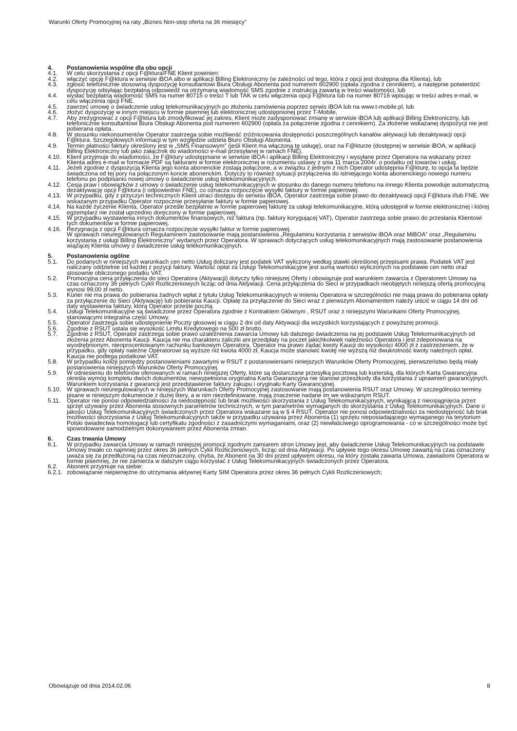Warunki Oferty Promocyjnej na raty „Biznes Non-stop oferta na 36 miesięcy”
4. Postanowienia wspólne dla obu opcji
4.1. W celu skorzystania z opcji F@ktura/FNE Klient powinien:
4.2. włączyć opcję F@ktura w serwisie iBOA albo w aplikacji Billing Elektroniczny (w zależności od tego, która z opcji jest dostępna dla Klienta), lub
4.3. zgłosić telefonicznie stosowną dyspozycję konsultantowi Biura Obsługi Abonenta pod numerem 602900 (opłata zgodna z cennikiem), a następnie potwierdzić dyspozycję odsyłając bezpłatną odpowiedź na otrzymaną wiadomość SMS zgodnie z instrukcją zawartą w treści wiadomości, lub
4.4. wysłać bezpłatną wiadomość SMS na numer 80715 o treści T lub TAK w celu włączenia opcji F@ktura lub na numer 80716 wpisując w treści adres e-mail, w celu włączenia opcji FNE.
4.5. zawrzeć umowę o świadczenie usług telekomunikacyjnych po złożeniu zamówienia poprzez serwis iBOA lub na www.t-mobile.pl, lub
4.6. złożyć dyspozycję w innym miejscu w formie pisemnej lub elektronicznej udostępnionej przez T-Mobile,
4.7. Aby zrezygnować z opcji F@ktura lub zmodyfikować jej zakres, Klient może zadysponować zmianę w serwisie iBOA lub aplikacji Billing Elektroniczny, lub telefonicznie konsultantowi Biura Obsługi Abonenta pod numerem 602900 (opłata za połączenie zgodna z cennikiem). Za złożenie wskazanej dyspozycji nie jest pobierana opłata..
4.8. W stosunku niekonsumentów Operator zastrzega sobie możliwość zróżnicowania dostępności poszczególnych kanałów aktywacji lub dezaktywacji opcji F@ktura. Szczegółowych informacji w tym względzie udziela Biuro Obsługi Abonenta.
4.9. Termin płatności faktury określony jest w „SMS Finansowym” (jeśli Klient ma włączoną tę usługę), oraz na F@kturze (dostępnej w serwisie iBOA, w aplikacji Billing Elektroniczny lub jako załącznik do wiadomości e-mail przesyłanej w ramach FNE).
4.10. Klient przyjmuje do wiadomości, że F@ktury udostępniane w serwisie iBOA i aplikacji Billing Elektroniczny i wysyłane przez Operatora na wskazany przez Klienta adres e-mail w formacie PDF są fakturami w formie elektronicznej w rozumieniu ustawy z snia 11 marca 2004r. o podatku od towarów i usług.
4.11. Jeżeli zgodnie z dyspozycją Klienta jego konta abonenckie zostają połączone, a w związku z jednym z nich Operator udostępnia F@kturę, to opcja ta będzie świadczona od tej pory na połączonym koncie abonenckim. Dotyczy to również sytuacji przyłączenia do istniejącego konta abonenckiego nowego numeru telefonu po podpisaniu nowej umowy o świadczenie usług telekomunikacyjnych.
4.12. Cesja praw i obowiązków z umowy o świadczenie usług telekomunikacyjnych w stosunku do danego numeru telefonu na innego Klienta powoduje automatyczną dezaktywację opcji F@ktura (i odpowiednio FNE), co oznacza rozpoczęcie wysyłki faktury w formie papierowej.
4.13. W przypadku, gdy z przyczyn technicznych Klient utraci dostępu do serwisu iBOA, Operator zastrzega sobie prawo do dezaktywacji opcji F@ktura i/lub FNE. We wskazanym przypadku Operator rozpocznie przesyłanie faktury w formie papierowej.
4.14. Na każde życzenie Klienta, Operator prześle bezpłatnie w formie papierowej fakturę za usługi telekomunikacyjne, którą udostępnił w formie elektronicznej i której egzemplarz nie został uprzednio doręczony w formie papierowej.
4.15. W przypadku wystawienia innych dokumentów finansowych, niż faktura (np. faktury korygującej VAT), Operator zastrzega sobie prawo do przesłania Klientowi tych dokumentów w formie papierowej.
4.16. Rezygnacja z opcji F@ktura oznacza rozpoczęcie wysyłki faktur w formie papierowej.
W sprawach nieuregulowanych Regulaminem zastosowanie mają postanowienia „Regulaminu korzystania z serwisów iBOA oraz MiBOA” oraz „Regulaminu korzystania z usługi Billing Elektroniczny” wydanych przez Operatora. W sprawach dotyczących usług telekomunikacyjnych mają zastosowanie postanowienia wiążącej Klienta umowy o świadczenie usług telekomunikacyjnych.
5. Postanowienia ogólne
5.1. Do podanych w niniejszych warunkach cen netto Usług doliczany jest podatek VAT wyliczony według stawki określonej przepisami prawa. Podatek VAT jest naliczany oddzielnie od każdej z pozycji faktury. Wartość opłat za Usługi Telekomunikacyjne jest sumą wartości wyliczonych na podstawie cen netto oraz stosownie obliczonego podatku VAT.
5.2. Promocyjna cena przyłączenia do sieci Operatora (Aktywacji) dotyczy tylko niniejszej Oferty i obowiązuje pod warunkiem zawarcia z Operatorem Umowy na czas oznaczony 36 pełnych Cykli Rozliczeniowych licząc od dnia Aktywacji. Cena przyłączenia do Sieci w przypadkach nieobjętych niniejszą ofertą promocyjną wynosi 99,00 zł netto.
5.3. Kurier nie ma prawa do pobierania żadnych wpłat z tytułu Usług Telekomunikacyjnych w imieniu Operatora w szczególności nie mają prawa do pobierania opłaty za przyłączenie do Sieci (Aktywację) lub pobierania Kaucji. Opłatę za przyłączenie do Sieci wraz z pierwszym Abonamentem należy uiścić w ciągu 14 dni od daty wystawienia faktury, którą Operator prześle pocztą.
5.4. Usługi Telekomunikacyjne są świadczone przez Operatora zgodnie z Kontraktem Głównym , RSUT oraz z niniejszymi Warunkami Oferty Promocyjnej, stanowiącymi integralna część Umowy.
5.5. Operator zastrzega sobie udostępnienie Poczty głosowej w ciągu 2 dni od daty Aktywacji dla wszystkich korzystających z powyższej promocji.
5.6. Zgodnie z RSUT ustala się wysokość Limitu Kredytowego na 500 zł brutto.
5.7. Zgodnie z RSUT, Operator zastrzega sobie prawo uzależnienia zawarcia Umowy lub dalszego świadczenia na jej podstawie Usług Telekomunikacyjnych od złożenia przez Abonenta Kaucji. Kaucja nie ma charakteru zaliczki ani przedpłaty na poczet jakichkolwiek należności Operatora i jest zdeponowana na wyodrębnionym, nieoprocentowanym rachunku bankowym Operatora. Operator ma prawo żądać kwoty Kaucji do wysokości 4000 zł z zastrzeżeniem, że w przypadku, gdy opłaty należne Operatorowi są wyższe niż kwota 4000 zł, Kaucja może stanowić kwotę nie wyższą niż dwukrotność kwoty należnych opłat. Kaucja nie podlega podatkowi VAT.
5.8. W przypadku kolizji pomiędzy postanowieniami zawartymi w RSUT z postanowieniami niniejszych Warunków Oferty Promocyjnej, pierwszeństwo będą miały postanowienia niniejszych Warunków Oferty Promocyjnej.
5.9. W odniesieniu do telefonów oferowanych w ramach niniejszej Oferty, które są dostarczane przesyłką pocztową lub kurierską, dla których Karta Gwarancyjna określa wymóg kompletu dwóch dokumentów, niewypełniona oryginalna Karta Gwarancyjna nie stanowi przeszkody dla korzystania z uprawnień gwarancyjnych. Warunkiem korzystania z gwarancji jest przedstawienie faktury zakupu i oryginału Karty Gwarancyjnej.
5.10. W sprawach nieuregulowanych w niniejszych Warunkach Oferty Promocyjnej zastosowanie mają postanowienia RSUT oraz Umowy. W szczególności terminy pisane w niniejszym dokumencie z dużej litery, a w nim niezdefiniowane, mają znaczenie nadane im we wskazanym RSUT.
5.11. Operator nie ponosi odpowiedzialności za niedostępność lub brak możliwości skorzystania z Usług Telekomunikacyjnych, wynikającą z nieosiągnięcia przez sprzęt używany przez Abonenta stosownych parametrów technicznych, w tym parametrów wymaganych do skorzystania z Usług Telekomunikacyjnych. Dane o jakości Usług Telekomunikacyjnych świadczonych przez Operatora wskazane są w § 4 RSUT. Operator nie ponosi odpowiedzialności za niedostępność lub brak możliwości skorzystania z Usług Telekomunikacyjnych także w przypadku używania przez Abonenta (1) sprzętu nieposiadającego wymaganego na terytorium Polski świadectwa homologacji lub certyfikatu zgodności z zasadniczymi wymaganiami, oraz (2) niewłaściwego oprogramowania - co w szczególności może być spowodowane samodzielnym dokonywaniem przez Abonenta zmian.
6. Czas trwania Umowy
6.1. W przypadku zawarcia Umowy w ramach niniejszej promocji zgodnym zamiarem stron Umowy jest, aby świadczenie Usług Telekomunikacyjnych na podstawie Umowy trwało co najmniej przez okres 36 pełnych Cykli Rozliczeniowych, licząc od dnia Aktywacji. Po upływie tego okresu Umowę zawartą na czas oznaczony uważa się za przedłużoną na czas nieoznaczony, chyba, że Abonent na 30 dni przed upływem okresu, na który została zawarta Umowa, zawiadomi Operatora w formie pisemnej, że nie zamierza w dalszym ciągu korzystać z Usług Telekomunikacyjnych świadczonych przez Operatora.
6.2. Abonent przyjmuje na siebie:
6.2.1.
zobowiązanie niepieniężne do utrzymania aktywnej Karty SIM Operatora przez okres 36 pełnych Cykli Rozliczeniowych;
Obowiązuje od dnia 2014.02.06 8